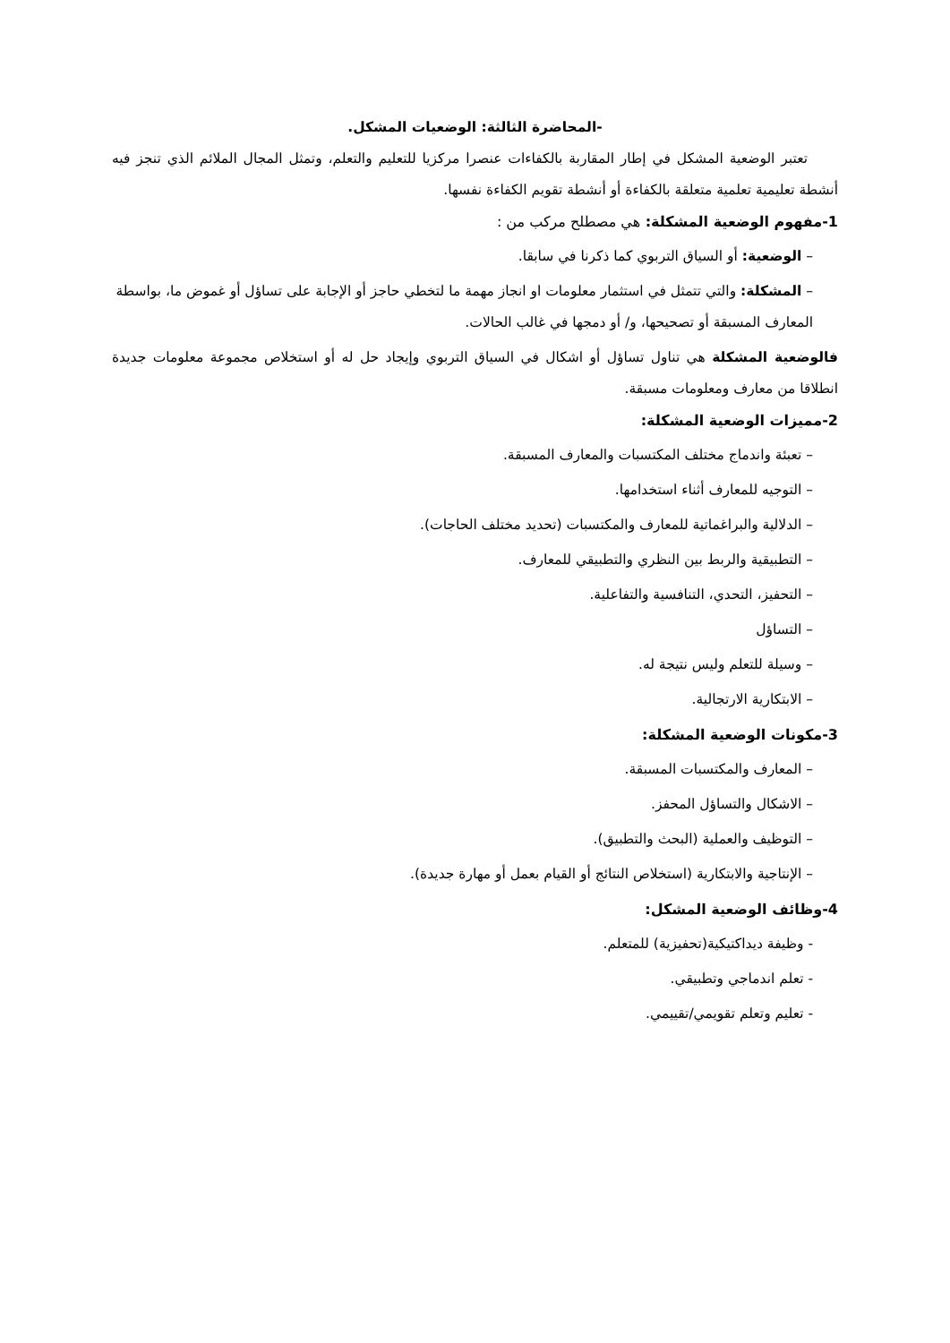-المحاضرة الثالثة: الوضعيات المشكل.
تعتبر الوضعية المشكل في إطار المقاربة بالكفاءات عنصرا مركزيا للتعليم والتعلم، وتمثل المجال الملائم الذي تنجز فيه أنشطة تعليمية تعلمية متعلقة بالكفاءة أو أنشطة تقويم الكفاءة نفسها.
1-مفهوم الوضعية المشكلة: هي مصطلح مركب من :
– الوضعية: أو السياق التربوي كما ذكرنا في سابقا.
– المشكلة: والتي تتمثل في استثمار معلومات او انجاز مهمة ما لتخطي حاجز أو الإجابة على تساؤل أو غموض ما، بواسطة المعارف المسبقة أو تصحيحها، و/ أو دمجها في غالب الحالات.
فالوضعية المشكلة هي تناول تساؤل أو اشكال في السياق التربوي وإيجاد حل له أو استخلاص مجموعة معلومات جديدة انطلاقا من معارف ومعلومات مسبقة.
2-مميزات الوضعية المشكلة:
– تعبئة واندماج مختلف المكتسبات والمعارف المسبقة.
– التوجيه للمعارف أثناء استخدامها.
– الدلالية والبراغماتية للمعارف والمكتسبات (تحديد مختلف الحاجات).
– التطبيقية والربط بين النظري والتطبيقي للمعارف.
– التحفيز، التحدي، التنافسية والتفاعلية.
– التساؤل
– وسيلة للتعلم وليس نتيجة له.
– الابتكارية الارتجالية.
3-مكونات الوضعية المشكلة:
– المعارف والمكتسبات المسبقة.
– الاشكال والتساؤل المحفز.
– التوظيف والعملية (البحث والتطبيق).
– الإنتاجية والابتكارية (استخلاص النتائج أو القيام بعمل أو مهارة جديدة).
4-وظائف الوضعية المشكل:
- وظيفة ديداكتيكية(تحفيزية) للمتعلم.
- تعلم اندماجي وتطبيقي.
- تعليم وتعلم تقويمي/تقييمي.